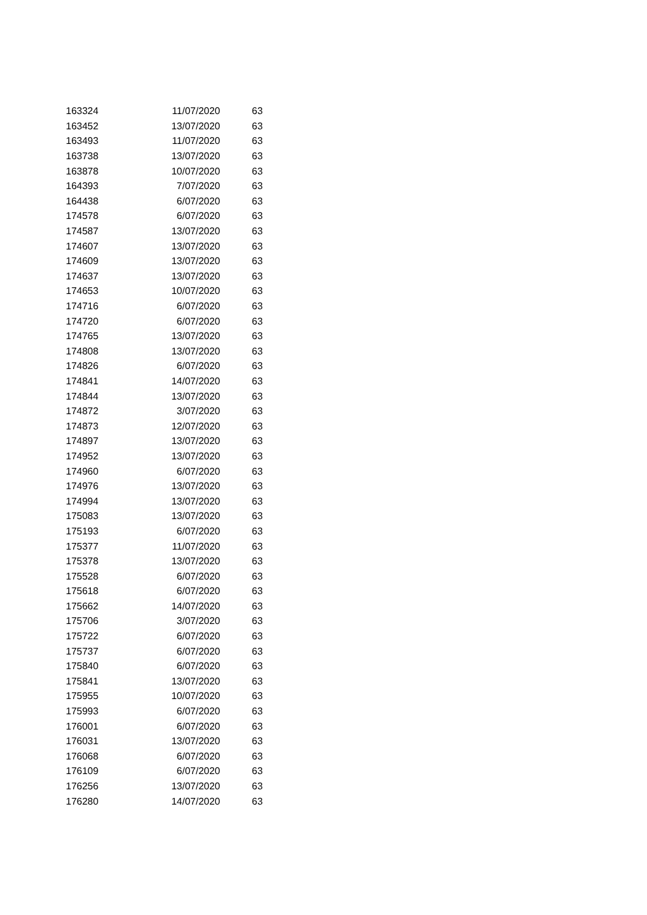| 163324 | 11/07/2020 | 63 |
| 163452 | 13/07/2020 | 63 |
| 163493 | 11/07/2020 | 63 |
| 163738 | 13/07/2020 | 63 |
| 163878 | 10/07/2020 | 63 |
| 164393 | 7/07/2020 | 63 |
| 164438 | 6/07/2020 | 63 |
| 174578 | 6/07/2020 | 63 |
| 174587 | 13/07/2020 | 63 |
| 174607 | 13/07/2020 | 63 |
| 174609 | 13/07/2020 | 63 |
| 174637 | 13/07/2020 | 63 |
| 174653 | 10/07/2020 | 63 |
| 174716 | 6/07/2020 | 63 |
| 174720 | 6/07/2020 | 63 |
| 174765 | 13/07/2020 | 63 |
| 174808 | 13/07/2020 | 63 |
| 174826 | 6/07/2020 | 63 |
| 174841 | 14/07/2020 | 63 |
| 174844 | 13/07/2020 | 63 |
| 174872 | 3/07/2020 | 63 |
| 174873 | 12/07/2020 | 63 |
| 174897 | 13/07/2020 | 63 |
| 174952 | 13/07/2020 | 63 |
| 174960 | 6/07/2020 | 63 |
| 174976 | 13/07/2020 | 63 |
| 174994 | 13/07/2020 | 63 |
| 175083 | 13/07/2020 | 63 |
| 175193 | 6/07/2020 | 63 |
| 175377 | 11/07/2020 | 63 |
| 175378 | 13/07/2020 | 63 |
| 175528 | 6/07/2020 | 63 |
| 175618 | 6/07/2020 | 63 |
| 175662 | 14/07/2020 | 63 |
| 175706 | 3/07/2020 | 63 |
| 175722 | 6/07/2020 | 63 |
| 175737 | 6/07/2020 | 63 |
| 175840 | 6/07/2020 | 63 |
| 175841 | 13/07/2020 | 63 |
| 175955 | 10/07/2020 | 63 |
| 175993 | 6/07/2020 | 63 |
| 176001 | 6/07/2020 | 63 |
| 176031 | 13/07/2020 | 63 |
| 176068 | 6/07/2020 | 63 |
| 176109 | 6/07/2020 | 63 |
| 176256 | 13/07/2020 | 63 |
| 176280 | 14/07/2020 | 63 |